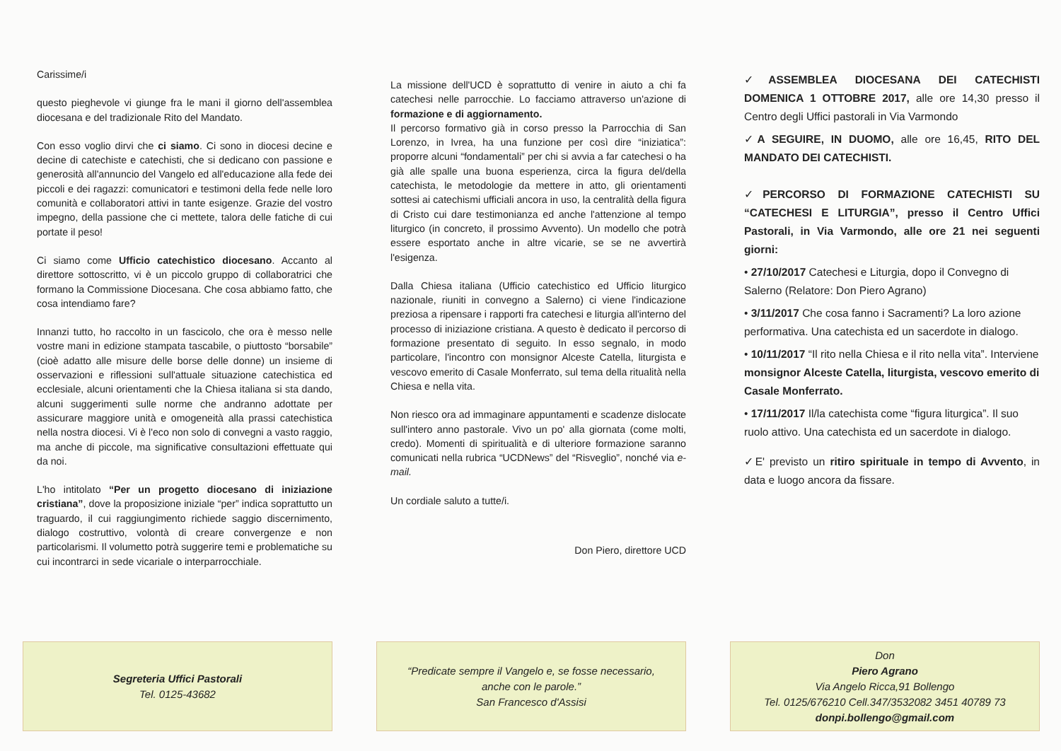Carissime/i
questo pieghevole vi giunge fra le mani il giorno dell'assemblea diocesana e del tradizionale Rito del Mandato.
Con esso voglio dirvi che ci siamo. Ci sono in diocesi decine e decine di catechiste e catechisti, che si dedicano con passione e generosità all'annuncio del Vangelo ed all'educazione alla fede dei piccoli e dei ragazzi: comunicatori e testimoni della fede nelle loro comunità e collaboratori attivi in tante esigenze. Grazie del vostro impegno, della passione che ci mettete, talora delle fatiche di cui portate il peso!
Ci siamo come Ufficio catechistico diocesano. Accanto al direttore sottoscritto, vi è un piccolo gruppo di collaboratrici che formano la Commissione Diocesana. Che cosa abbiamo fatto, che cosa intendiamo fare?
Innanzi tutto, ho raccolto in un fascicolo, che ora è messo nelle vostre mani in edizione stampata tascabile, o piuttosto “borsabile” (cioè adatto alle misure delle borse delle donne) un insieme di osservazioni e riflessioni sull'attuale situazione catechistica ed ecclesiale, alcuni orientamenti che la Chiesa italiana si sta dando, alcuni suggerimenti sulle norme che andranno adottate per assicurare maggiore unità e omogeneità alla prassi catechistica nella nostra diocesi. Vi è l'eco non solo di convegni a vasto raggio, ma anche di piccole, ma significative consultazioni effettuate qui da noi.
L'ho intitolato “Per un progetto diocesano di iniziazione cristiana”, dove la proposizione iniziale “per” indica soprattutto un traguardo, il cui raggiungimento richiede saggio discernimento, dialogo costruttivo, volontà di creare convergenze e non particolarismi. Il volumetto potrà suggerire temi e problematiche su cui incontrarci in sede vicariale o interparrocchiale.
Segreteria Uffici Pastorali
Tel. 0125-43682
La missione dell'UCD è soprattutto di venire in aiuto a chi fa catechesi nelle parrocchie. Lo facciamo attraverso un'azione di formazione e di aggiornamento.
Il percorso formativo già in corso presso la Parrocchia di San Lorenzo, in Ivrea, ha una funzione per così dire “iniziatica”: proporre alcuni “fondamentali” per chi si avvia a far catechesi o ha già alle spalle una buona esperienza, circa la figura del/della catechista, le metodologie da mettere in atto, gli orientamenti sottesi ai catechismi ufficiali ancora in uso, la centralità della figura di Cristo cui dare testimonianza ed anche l'attenzione al tempo liturgico (in concreto, il prossimo Avvento). Un modello che potrà essere esportato anche in altre vicarie, se se ne avvertirà l'esigenza.
Dalla Chiesa italiana (Ufficio catechistico ed Ufficio liturgico nazionale, riuniti in convegno a Salerno) ci viene l'indicazione preziosa a ripensare i rapporti fra catechesi e liturgia all'interno del processo di iniziazione cristiana. A questo è dedicato il percorso di formazione presentato di seguito. In esso segnalo, in modo particolare, l'incontro con monsignor Alceste Catella, liturgista e vescovo emerito di Casale Monferrato, sul tema della ritualità nella Chiesa e nella vita.
Non riesco ora ad immaginare appuntamenti e scadenze dislocate sull'intero anno pastorale. Vivo un po' alla giornata (come molti, credo). Momenti di spiritualità e di ulteriore formazione saranno comunicati nella rubrica “UCDNews” del “Risveglio”, nonché via e-mail.
Un cordiale saluto a tutte/i.
Don Piero, direttore UCD
“Predicate sempre il Vangelo e, se fosse necessario,
anche con le parole.”
San Francesco d'Assisi
✓ASSEMBLEA DIOCESANA DEI CATECHISTI DOMENICA 1 OTTOBRE 2017, alle ore 14,30 presso il Centro degli Uffici pastorali in Via Varmondo
✓A SEGUIRE, IN DUOMO, alle ore 16,45, RITO DEL MANDATO DEI CATECHISTI.
✓PERCORSO DI FORMAZIONE CATECHISTI SU “CATECHESI E LITURGIA”, presso il Centro Uffici Pastorali, in Via Varmondo, alle ore 21 nei seguenti giorni:
• 27/10/2017 Catechesi e Liturgia, dopo il Convegno di Salerno (Relatore: Don Piero Agrano)
• 3/11/2017 Che cosa fanno i Sacramenti? La loro azione performativa. Una catechista ed un sacerdote in dialogo.
• 10/11/2017 “Il rito nella Chiesa e il rito nella vita”. Interviene monsignor Alceste Catella, liturgista, vescovo emerito di Casale Monferrato.
• 17/11/2017 Il/la catechista come “figura liturgica”. Il suo ruolo attivo. Una catechista ed un sacerdote in dialogo.
✓E' previsto un ritiro spirituale in tempo di Avvento, in data e luogo ancora da fissare.
Don
Piero Agrano
Via Angelo Ricca,91 Bollengo
Tel. 0125/676210 Cell.347/3532082 3451 40789 73
donpi.bollengo@gmail.com